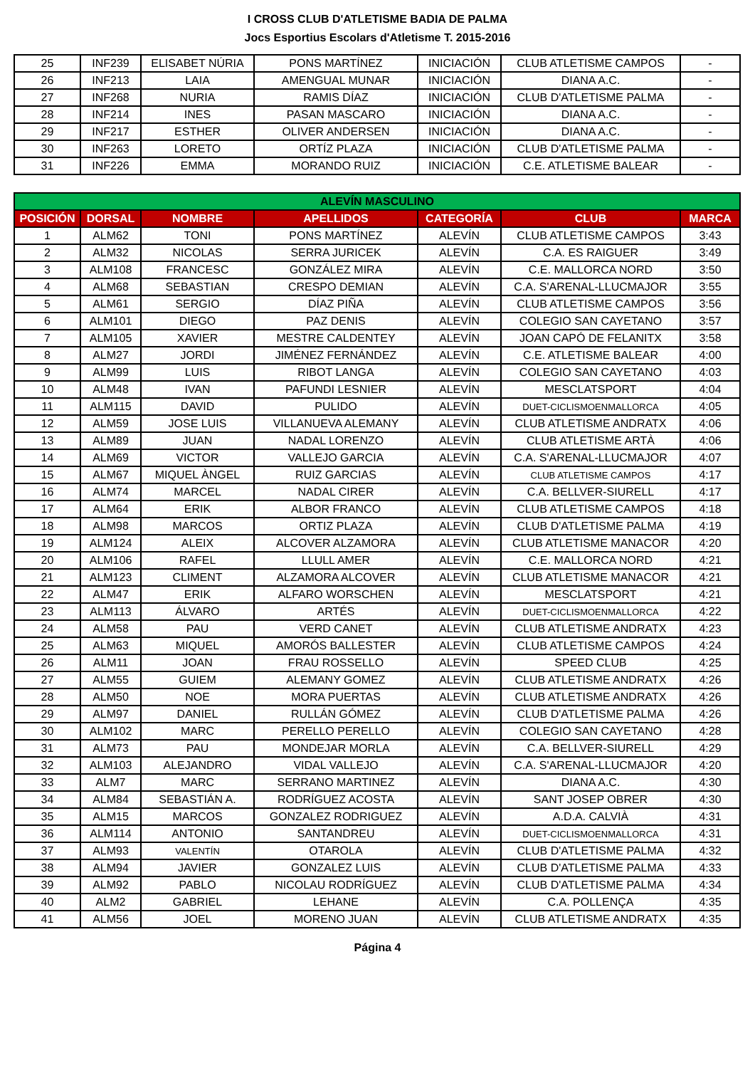I CROSS CLUB D'ATLETISME BADIA DE PALMA
Jocs Esportius Escolars d'Atletisme T. 2015-2016
| 25 | INF239 | ELISABET NÚRIA | PONS MARTÍNEZ | INICIACIÓN | CLUB ATLETISME CAMPOS | - |
| 26 | INF213 | LAIA | AMENGUAL MUNAR | INICIACIÓN | DIANA A.C. | - |
| 27 | INF268 | NURIA | RAMIS DÍAZ | INICIACIÓN | CLUB D'ATLETISME PALMA | - |
| 28 | INF214 | INES | PASAN MASCARO | INICIACIÓN | DIANA A.C. | - |
| 29 | INF217 | ESTHER | OLIVER ANDERSEN | INICIACIÓN | DIANA A.C. | - |
| 30 | INF263 | LORETO | ORTÍZ PLAZA | INICIACIÓN | CLUB D'ATLETISME PALMA | - |
| 31 | INF226 | EMMA | MORANDO RUIZ | INICIACIÓN | C.E. ATLETISME BALEAR | - |
| ALEVÍN MASCULINO | | | | | | |
| --- | --- | --- | --- | --- | --- | --- |
| POSICIÓN | DORSAL | NOMBRE | APELLIDOS | CATEGORÍA | CLUB | MARCA |
| 1 | ALM62 | TONI | PONS MARTÍNEZ | ALEVÍN | CLUB ATLETISME CAMPOS | 3:43 |
| 2 | ALM32 | NICOLAS | SERRA JURICEK | ALEVÍN | C.A. ES RAIGUER | 3:49 |
| 3 | ALM108 | FRANCESC | GONZÁLEZ MIRA | ALEVÍN | C.E. MALLORCA NORD | 3:50 |
| 4 | ALM68 | SEBASTIAN | CRESPO DEMIAN | ALEVÍN | C.A. S'ARENAL-LLUCMAJOR | 3:55 |
| 5 | ALM61 | SERGIO | DÍAZ PIÑA | ALEVÍN | CLUB ATLETISME CAMPOS | 3:56 |
| 6 | ALM101 | DIEGO | PAZ DENIS | ALEVÍN | COLEGIO SAN CAYETANO | 3:57 |
| 7 | ALM105 | XAVIER | MESTRE CALDENTEY | ALEVÍN | JOAN CAPÓ DE FELANITX | 3:58 |
| 8 | ALM27 | JORDI | JIMÉNEZ FERNÁNDEZ | ALEVÍN | C.E. ATLETISME BALEAR | 4:00 |
| 9 | ALM99 | LUIS | RIBOT LANGA | ALEVÍN | COLEGIO SAN CAYETANO | 4:03 |
| 10 | ALM48 | IVAN | PAFUNDI LESNIER | ALEVÍN | MESCLATSPORT | 4:04 |
| 11 | ALM115 | DAVID | PULIDO | ALEVÍN | DUET-CICLISMOENMALLORCA | 4:05 |
| 12 | ALM59 | JOSE LUIS | VILLANUEVA ALEMANY | ALEVÍN | CLUB ATLETISME ANDRATX | 4:06 |
| 13 | ALM89 | JUAN | NADAL LORENZO | ALEVÍN | CLUB ATLETISME ARTÀ | 4:06 |
| 14 | ALM69 | VICTOR | VALLEJO GARCIA | ALEVÍN | C.A. S'ARENAL-LLUCMAJOR | 4:07 |
| 15 | ALM67 | MIQUEL ÀNGEL | RUIZ GARCIAS | ALEVÍN | CLUB ATLETISME CAMPOS | 4:17 |
| 16 | ALM74 | MARCEL | NADAL CIRER | ALEVÍN | C.A. BELLVER-SIURELL | 4:17 |
| 17 | ALM64 | ERIK | ALBOR FRANCO | ALEVÍN | CLUB ATLETISME CAMPOS | 4:18 |
| 18 | ALM98 | MARCOS | ORTIZ PLAZA | ALEVÍN | CLUB D'ATLETISME PALMA | 4:19 |
| 19 | ALM124 | ALEIX | ALCOVER ALZAMORA | ALEVÍN | CLUB ATLETISME MANACOR | 4:20 |
| 20 | ALM106 | RAFEL | LLULL AMER | ALEVÍN | C.E. MALLORCA NORD | 4:21 |
| 21 | ALM123 | CLIMENT | ALZAMORA ALCOVER | ALEVÍN | CLUB ATLETISME MANACOR | 4:21 |
| 22 | ALM47 | ERIK | ALFARO WORSCHEN | ALEVÍN | MESCLATSPORT | 4:21 |
| 23 | ALM113 | ÁLVARO | ARTÉS | ALEVÍN | DUET-CICLISMOENMALLORCA | 4:22 |
| 24 | ALM58 | PAU | VERD CANET | ALEVÍN | CLUB ATLETISME ANDRATX | 4:23 |
| 25 | ALM63 | MIQUEL | AMORÓS BALLESTER | ALEVÍN | CLUB ATLETISME CAMPOS | 4:24 |
| 26 | ALM11 | JOAN | FRAU ROSSELLO | ALEVÍN | SPEED CLUB | 4:25 |
| 27 | ALM55 | GUIEM | ALEMANY GOMEZ | ALEVÍN | CLUB ATLETISME ANDRATX | 4:26 |
| 28 | ALM50 | NOE | MORA PUERTAS | ALEVÍN | CLUB ATLETISME ANDRATX | 4:26 |
| 29 | ALM97 | DANIEL | RULLÁN GÓMEZ | ALEVÍN | CLUB D'ATLETISME PALMA | 4:26 |
| 30 | ALM102 | MARC | PERELLO PERELLO | ALEVÍN | COLEGIO SAN CAYETANO | 4:28 |
| 31 | ALM73 | PAU | MONDEJAR MORLA | ALEVÍN | C.A. BELLVER-SIURELL | 4:29 |
| 32 | ALM103 | ALEJANDRO | VIDAL VALLEJO | ALEVÍN | C.A. S'ARENAL-LLUCMAJOR | 4:20 |
| 33 | ALM7 | MARC | SERRANO MARTINEZ | ALEVÍN | DIANA A.C. | 4:30 |
| 34 | ALM84 | SEBASTIÁN A. | RODRÍGUEZ ACOSTA | ALEVÍN | SANT JOSEP OBRER | 4:30 |
| 35 | ALM15 | MARCOS | GONZALEZ RODRIGUEZ | ALEVÍN | A.D.A. CALVIÀ | 4:31 |
| 36 | ALM114 | ANTONIO | SANTANDREU | ALEVÍN | DUET-CICLISMOENMALLORCA | 4:31 |
| 37 | ALM93 | VALENTÍN | OTAROLA | ALEVÍN | CLUB D'ATLETISME PALMA | 4:32 |
| 38 | ALM94 | JAVIER | GONZALEZ LUIS | ALEVÍN | CLUB D'ATLETISME PALMA | 4:33 |
| 39 | ALM92 | PABLO | NICOLAU RODRÍGUEZ | ALEVÍN | CLUB D'ATLETISME PALMA | 4:34 |
| 40 | ALM2 | GABRIEL | LEHANE | ALEVÍN | C.A. POLLENÇA | 4:35 |
| 41 | ALM56 | JOEL | MORENO JUAN | ALEVÍN | CLUB ATLETISME ANDRATX | 4:35 |
Página 4